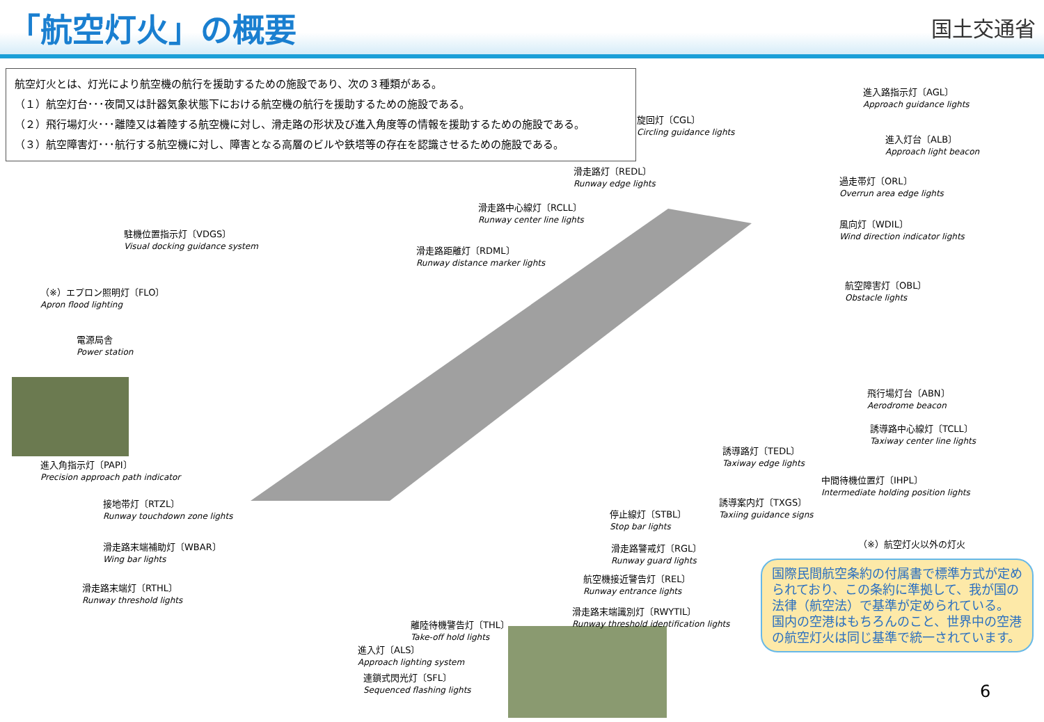「航空灯火」の概要
国土交通省
航空灯火とは、灯光により航空機の航行を援助するための施設であり、次の３種類がある。
（１）航空灯台･･･夜間又は計器気象状態下における航空機の航行を援助するための施設である。
（２）飛行場灯火･･･離陸又は着陸する航空機に対し、滑走路の形状及び進入角度等の情報を援助するための施設である。
（３）航空障害灯･･･航行する航空機に対し、障害となる高層のビルや鉄塔等の存在を認識させるための施設である。
進入路指示灯〔AGL〕
Approach guidance lights
旋回灯〔CGL〕
Circling guidance lights
進入灯台〔ALB〕
Approach light beacon
滑走路灯〔REDL〕
Runway edge lights
過走帯灯〔ORL〕
Overrun area edge lights
滑走路中心線灯〔RCLL〕
Runway center line lights
風向灯〔WDIL〕
Wind direction indicator lights
駐機位置指示灯〔VDGS〕
Visual docking guidance system
滑走路距離灯〔RDML〕
Runway distance marker lights
（※）エプロン照明灯〔FLO〕
Apron flood lighting
航空障害灯〔OBL〕
Obstacle lights
電源局舎
Power station
飛行場灯台〔ABN〕
Aerodrome beacon
誘導路中心線灯〔TCLL〕
Taxiway center line lights
誘導路灯〔TEDL〕
Taxiway edge lights
進入角指示灯〔PAPI〕
Precision approach path indicator
中間待機位置灯〔IHPL〕
Intermediate holding position lights
接地帯灯〔RTZL〕
Runway touchdown zone lights
誘導案内灯〔TXGS〕
Taxiing guidance signs
停止線灯〔STBL〕
Stop bar lights
（※）航空灯火以外の灯火
滑走路末端補助灯〔WBAR〕
Wing bar lights
滑走路警戒灯〔RGL〕
Runway guard lights
滑走路末端灯〔RTHL〕
Runway threshold lights
航空機接近警告灯〔REL〕
Runway entrance lights
滑走路末端識別灯〔RWYTIL〕
Runway threshold identification lights
離陸待機警告灯〔THL〕
Take-off hold lights
進入灯〔ALS〕
Approach lighting system
連鎖式閃光灯〔SFL〕
Sequenced flashing lights
国際民間航空条約の付属書で標準方式が定められており、この条約に準拠して、我が国の法律（航空法）で基準が定められている。
国内の空港はもちろんのこと、世界中の空港の航空灯火は同じ基準で統一されています。
6